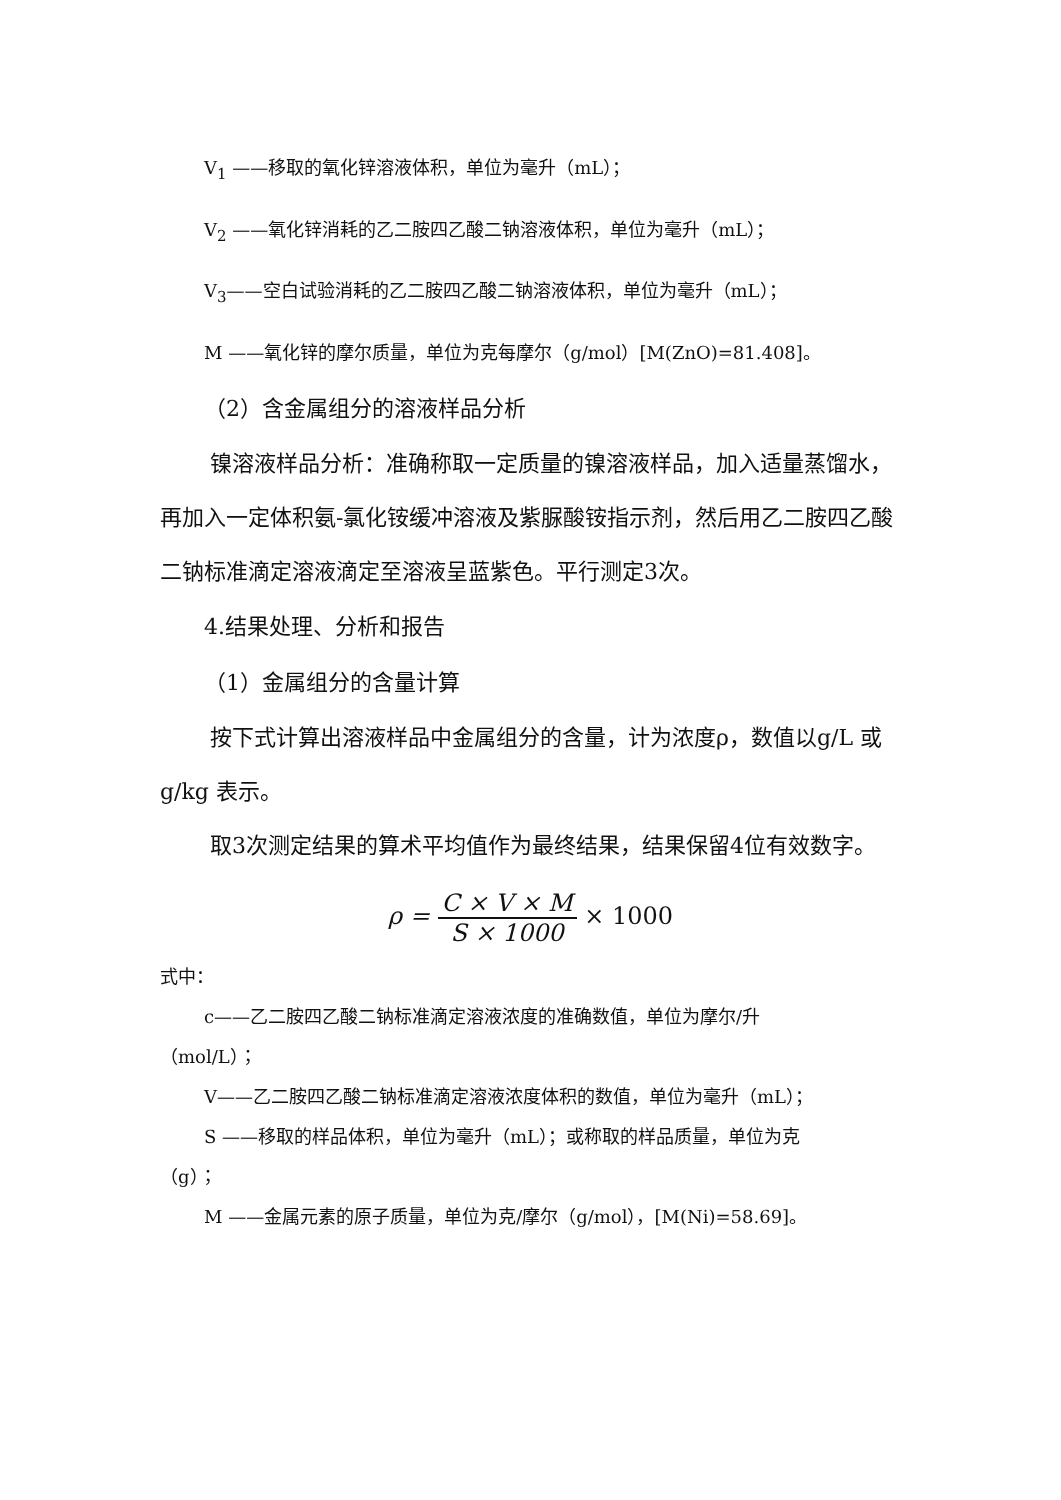V<sub>1</sub> ——移取的氧化锌溶液体积，单位为毫升（mL）；
V<sub>2</sub> ——氧化锌消耗的乙二胺四乙酸二钠溶液体积，单位为毫升（mL）；
V<sub>3</sub>——空白试验消耗的乙二胺四乙酸二钠溶液体积，单位为毫升（mL）；
M ——氧化锌的摩尔质量，单位为克每摩尔（g/mol）[M(ZnO)=81.408]。
（2）含金属组分的溶液样品分析
镍溶液样品分析：准确称取一定质量的镍溶液样品，加入适量蒸馏水，再加入一定体积氨-氯化铵缓冲溶液及紫脲酸铵指示剂，然后用乙二胺四乙酸二钠标准滴定溶液滴定至溶液呈蓝紫色。平行测定3次。
4.结果处理、分析和报告
（1）金属组分的含量计算
按下式计算出溶液样品中金属组分的含量，计为浓度ρ，数值以g/L 或g/kg 表示。
取3次测定结果的算术平均值作为最终结果，结果保留4位有效数字。
ρ = C × V × M S × 1000 × 1000
式中：
c——乙二胺四乙酸二钠标准滴定溶液浓度的准确数值，单位为摩尔/升
（mol/L）；
V——乙二胺四乙酸二钠标准滴定溶液浓度体积的数值，单位为毫升（mL）；
S ——移取的样品体积，单位为毫升（mL）；或称取的样品质量，单位为克
（g）；
M ——金属元素的原子质量，单位为克/摩尔（g/mol），[M(Ni)=58.69]。